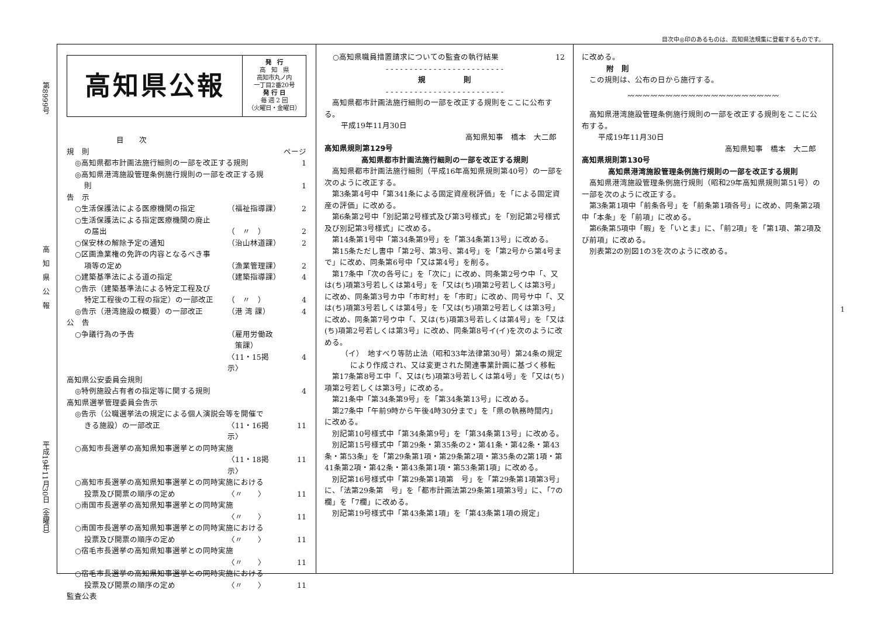目次中◎印のあるものは、高知県法規集に登載するものです。
第8999号 高　知　県　公　報 平成19年11月30日（金曜日）
1
高知県公報
発　行
高　知　県
高知市丸ノ内
一丁目2番20号
発 行 日
毎 週 2 回
（火曜日・金曜日）
目　　次
規　則 ページ
◎高知県都市計画法施行細則の一部を改正する規則 1
◎高知県港湾施設管理条例施行規則の一部を改正する規
則 1
告　示
○生活保護法による医療機関の指定 （福祉指導課） 2
○生活保護法による指定医療機関の廃止
の届出 （　〃　） 2
○保安林の解除予定の通知 （治山林道課） 2
○区画漁業権の免許の内容となるべき事
項等の定め （漁業管理課） 2
○建築基準法による道の指定 （建築指導課） 4
○告示（建築基準法による特定工程及び
特定工程後の工程の指定）の一部改正 （　〃　） 4
◎告示（港湾施設の概要）の一部改正 （港 湾 課） 4
公　告
○争議行為の予告 （雇用労働政
　策課）
〈11・15掲示〉
4
高知県公安委員会規則
◎特例施設占有者の指定等に関する規則 4
高知県選挙管理委員会告示
◎告示（公職選挙法の規定による個人演説会等を開催で
きる施設）の一部改正 〈11・16掲示〉 11
○高知市長選挙の高知県知事選挙との同時実施
〈11・18掲示〉 11
○高知市長選挙の高知県知事選挙との同時実施における
投票及び開票の順序の定め 〈〃　　〉 11
○南国市長選挙の高知県知事選挙との同時実施
〈〃　　〉 11
○南国市長選挙の高知県知事選挙との同時実施における
投票及び開票の順序の定め 〈〃　　〉 11
○宿毛市長選挙の高知県知事選挙との同時実施
〈〃　　〉 11
○宿毛市長選挙の高知県知事選挙との同時実施における
投票及び開票の順序の定め 〈〃　　〉 11
監査公表
○高知県職員措置請求についての監査の執行結果 12
- - - - - - - - - - - - - - - - - - - - - - - - -
規　　　　　則
- - - - - - - - - - - - - - - - - - - - - - - - -
高知県都市計画法施行細則の一部を改正する規則をここに公布する。
平成19年11月30日
高知県知事　橋本　大二郎
高知県規則第129号
高知県都市計画法施行細則の一部を改正する規則
高知県都市計画法施行細則（平成16年高知県規則第40号）の一部を次のように改正する。
第3条第4号中「第341条による固定資産税評価」を「による固定資産の評価」に改める。
第6条第2号中「別記第2号様式及び第3号様式」を「別記第2号様式及び別記第3号様式」に改める。
第14条第1号中「第34条第9号」を「第34条第13号」に改める。
第15条ただし書中「第2号、第3号、第4号」を「第2号から第4号まで」に改め、同条第6号中「又は第4号」を削る。
第17条中「次の各号に」を「次に」に改め、同条第2号ウ中「、又は(ち)項第3号若しくは第4号」を「又は(ち)項第2号若しくは第3号」に改め、同条第3号カ中「市町村」を「市町」に改め、同号サ中「、又は(ち)項第3号若しくは第4号」を「又は(ち)項第2号若しくは第3号」に改め、同条第7号ウ中「、又は(ち)項第3号若しくは第4号」を「又は(ち)項第2号若しくは第3号」に改め、同条第8号イ(イ)を次のように改める。
（イ）　地すべり等防止法（昭和33年法律第30号）第24条の規定により作成され、又は変更された関連事業計画に基づく移転
第17条第8号エ中「、又は(ち)項第3号若しくは第4号」を「又は(ち)項第2号若しくは第3号」に改める。
第21条中「第34条第9号」を「第34条第13号」に改める。
第27条中「午前9時から午後4時30分まで」を「県の執務時間内」に改める。
別記第10号様式中「第34条第9号」を「第34条第13号」に改める。
別記第15号様式中「第29条・第35条の2・第41条・第42条・第43条・第53条」を「第29条第1項・第29条第2項・第35条の2第1項・第41条第2項・第42条・第43条第1項・第53条第1項」に改める。
別記第16号様式中「第29条第1項第　号」を「第29条第1項第3号」に、「法第29条第　号」を「都市計画法第29条第1項第3号」に、「7の欄」を「7欄」に改める。
別記第19号様式中「第43条第1項」を「第43条第1項の規定」
に改める。
附　則
この規則は、公布の日から施行する。
〰〰〰〰〰〰〰〰〰〰〰〰〰〰〰〰〰〰〰〰
高知県港湾施設管理条例施行規則の一部を改正する規則をここに公布する。
平成19年11月30日
高知県知事　橋本　大二郎
高知県規則第130号
高知県港湾施設管理条例施行規則の一部を改正する規則
高知県港湾施設管理条例施行規則（昭和29年高知県規則第51号）の一部を次のように改正する。
第3条第1項中「前条各号」を「前条第1項各号」に改め、同条第2項中「本条」を「前項」に改める。
第6条第5項中「暇」を「いとま」に、「前2項」を「第1項、第2項及び前項」に改める。
別表第2の別図1の3を次のように改める。